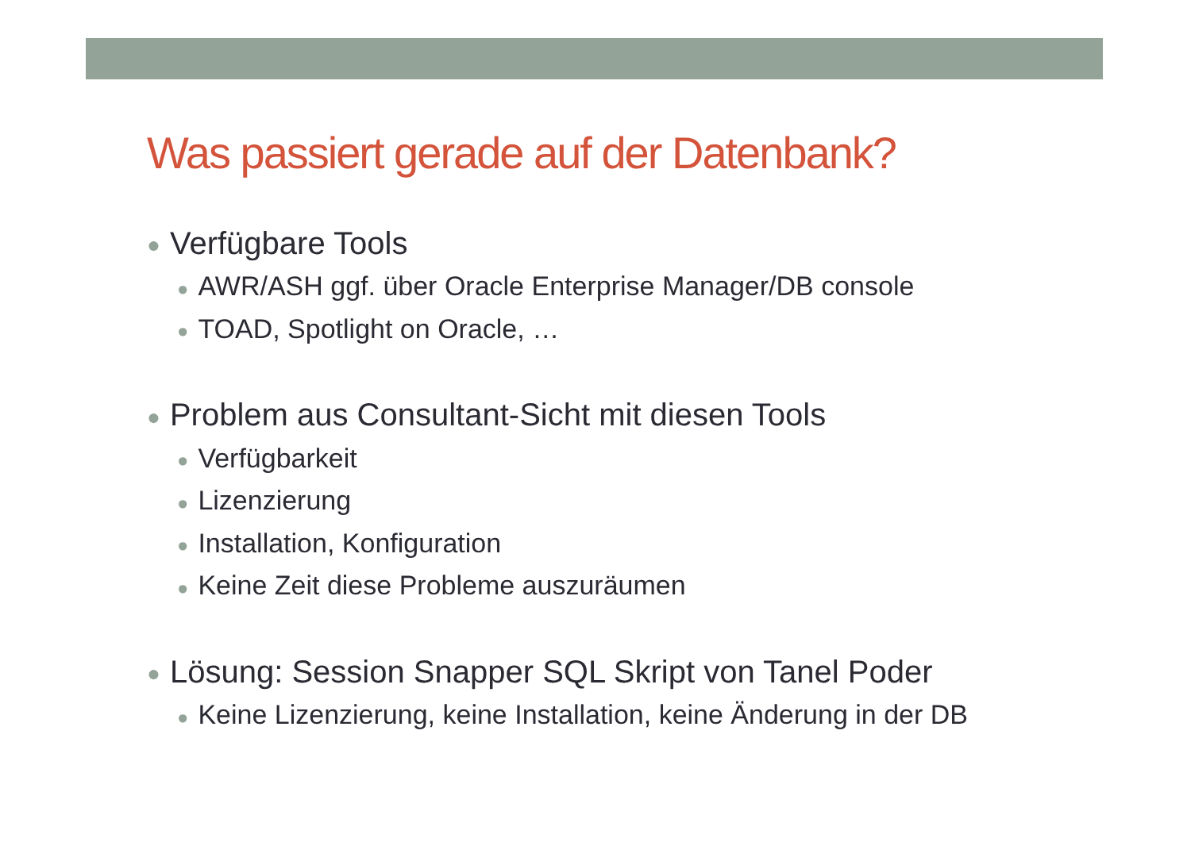Was passiert gerade auf der Datenbank?
● Verfügbare Tools
● AWR/ASH ggf. über Oracle Enterprise Manager/DB console
● TOAD, Spotlight on Oracle, …
● Problem aus Consultant-Sicht mit diesen Tools
● Verfügbarkeit
● Lizenzierung
● Installation, Konfiguration
● Keine Zeit diese Probleme auszuräumen
● Lösung: Session Snapper SQL Skript von Tanel Poder
● Keine Lizenzierung, keine Installation, keine Änderung in der DB